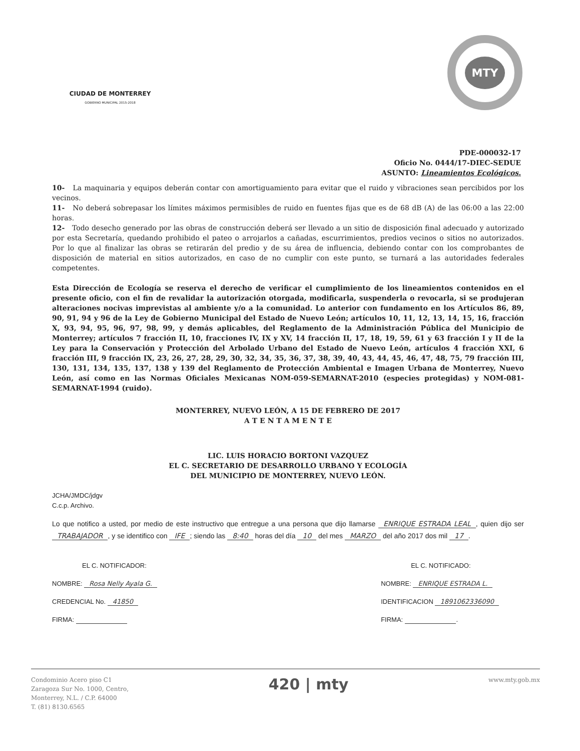CIUDAD DE MONTERREY
GOBIERNO MUNICIPAL 2015-2018
MTY
PDE-000032-17
Oficio No. 0444/17-DIEC-SEDUE
ASUNTO: Lineamientos Ecológicos.
10- La maquinaria y equipos deberán contar con amortiguamiento para evitar que el ruido y vibraciones sean percibidos por los vecinos.
11- No deberá sobrepasar los límites máximos permisibles de ruido en fuentes fijas que es de 68 dB (A) de las 06:00 a las 22:00 horas.
12- Todo desecho generado por las obras de construcción deberá ser llevado a un sitio de disposición final adecuado y autorizado por esta Secretaría, quedando prohibido el pateo o arrojarlos a cañadas, escurrimientos, predios vecinos o sitios no autorizados. Por lo que al finalizar las obras se retirarán del predio y de su área de influencia, debiendo contar con los comprobantes de disposición de material en sitios autorizados, en caso de no cumplir con este punto, se turnará a las autoridades federales competentes.
Esta Dirección de Ecología se reserva el derecho de verificar el cumplimiento de los lineamientos contenidos en el presente oficio, con el fin de revalidar la autorización otorgada, modificarla, suspenderla o revocarla, si se produjeran alteraciones nocivas imprevistas al ambiente y/o a la comunidad. Lo anterior con fundamento en los Artículos 86, 89, 90, 91, 94 y 96 de la Ley de Gobierno Municipal del Estado de Nuevo León; artículos 10, 11, 12, 13, 14, 15, 16, fracción X, 93, 94, 95, 96, 97, 98, 99, y demás aplicables, del Reglamento de la Administración Pública del Municipio de Monterrey; artículos 7 fracción II, 10, fracciones IV, IX y XV, 14 fracción II, 17, 18, 19, 59, 61 y 63 fracción I y II de la Ley para la Conservación y Protección del Arbolado Urbano del Estado de Nuevo León, artículos 4 fracción XXI, 6 fracción III, 9 fracción IX, 23, 26, 27, 28, 29, 30, 32, 34, 35, 36, 37, 38, 39, 40, 43, 44, 45, 46, 47, 48, 75, 79 fracción III, 130, 131, 134, 135, 137, 138 y 139 del Reglamento de Protección Ambiental e Imagen Urbana de Monterrey, Nuevo León, así como en las Normas Oficiales Mexicanas NOM-059-SEMARNAT-2010 (especies protegidas) y NOM-081-SEMARNAT-1994 (ruido).
MONTERREY, NUEVO LEÓN, A 15 DE FEBRERO DE 2017
A T E N T A M E N T E
LIC. LUIS HORACIO BORTONI VAZQUEZ
EL C. SECRETARIO DE DESARROLLO URBANO Y ECOLOGÍA
DEL MUNICIPIO DE MONTERREY, NUEVO LEÓN.
JCHA/JMDC/jdgv
C.c.p. Archivo.
Lo que notifico a usted, por medio de este instructivo que entregue a una persona que dijo llamarse ENRIQUE ESTRADA LEAL, quien dijo ser TRABAJADOR, y se identifico con IFE; siendo las 8:40 horas del día 10 del mes MARZO del año 2017 dos mil 17.
EL C. NOTIFICADOR:
NOMBRE: Rosa Nelly Ayala G.
CREDENCIAL No. 41850
FIRMA:
EL C. NOTIFICADO:
NOMBRE: ENRIQUE ESTRADA L.
IDENTIFICACION 1891062336090
FIRMA: .
Condominio Acero piso C1
Zaragoza Sur No. 1000, Centro,
Monterrey, N.L. / C.P. 64000
T. (81) 8130.6565
420 | mty
www.mty.gob.mx